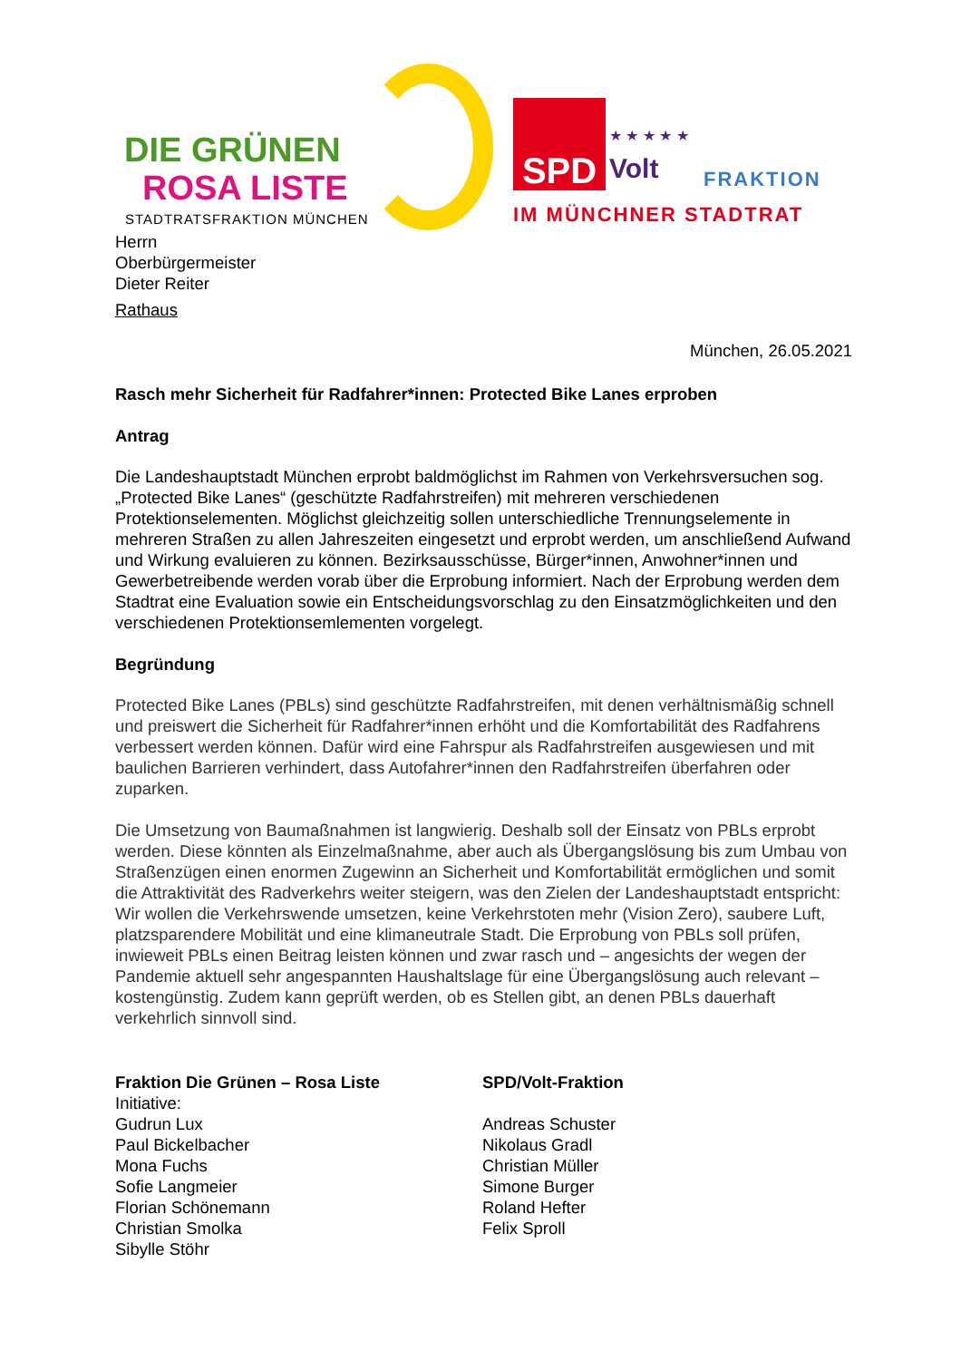DIE GRÜNEN
ROSA LISTE
STADTRATSFRAKTION MÜNCHEN
SPD ★ ★ ★ ★ ★
Volt FRAKTION
IM MÜNCHNER STADTRAT
Herrn
Oberbürgermeister
Dieter Reiter
Rathaus
München, 26.05.2021
Rasch mehr Sicherheit für Radfahrer*innen: Protected Bike Lanes erproben
Antrag
Die Landeshauptstadt München erprobt baldmöglichst im Rahmen von Verkehrsversuchen sog. „Protected Bike Lanes“ (geschützte Radfahrstreifen) mit mehreren verschiedenen Protektionselementen. Möglichst gleichzeitig sollen unterschiedliche Trennungselemente in mehreren Straßen zu allen Jahreszeiten eingesetzt und erprobt werden, um anschließend Aufwand und Wirkung evaluieren zu können. Bezirksausschüsse, Bürger*innen, Anwohner*innen und Gewerbetreibende werden vorab über die Erprobung informiert. Nach der Erprobung werden dem Stadtrat eine Evaluation sowie ein Entscheidungsvorschlag zu den Einsatzmöglichkeiten und den verschiedenen Protektionsemlementen vorgelegt.
Begründung
Protected Bike Lanes (PBLs) sind geschützte Radfahrstreifen, mit denen verhältnismäßig schnell und preiswert die Sicherheit für Radfahrer*innen erhöht und die Komfortabilität des Radfahrens verbessert werden können. Dafür wird eine Fahrspur als Radfahrstreifen ausgewiesen und mit baulichen Barrieren verhindert, dass Autofahrer*innen den Radfahrstreifen überfahren oder zuparken.
Die Umsetzung von Baumaßnahmen ist langwierig. Deshalb soll der Einsatz von PBLs erprobt werden. Diese könnten als Einzelmaßnahme, aber auch als Übergangslösung bis zum Umbau von Straßenzügen einen enormen Zugewinn an Sicherheit und Komfortabilität ermöglichen und somit die Attraktivität des Radverkehrs weiter steigern, was den Zielen der Landeshauptstadt entspricht: Wir wollen die Verkehrswende umsetzen, keine Verkehrstoten mehr (Vision Zero), saubere Luft, platzsparendere Mobilität und eine klimaneutrale Stadt. Die Erprobung von PBLs soll prüfen, inwieweit PBLs einen Beitrag leisten können und zwar rasch und – angesichts der wegen der Pandemie aktuell sehr angespannten Haushaltslage für eine Übergangslösung auch relevant – kostengünstig. Zudem kann geprüft werden, ob es Stellen gibt, an denen PBLs dauerhaft verkehrlich sinnvoll sind.
Fraktion Die Grünen – Rosa Liste
Initiative:
Gudrun Lux
Paul Bickelbacher
Mona Fuchs
Sofie Langmeier
Florian Schönemann
Christian Smolka
Sibylle Stöhr
SPD/Volt-Fraktion
Andreas Schuster
Nikolaus Gradl
Christian Müller
Simone Burger
Roland Hefter
Felix Sproll